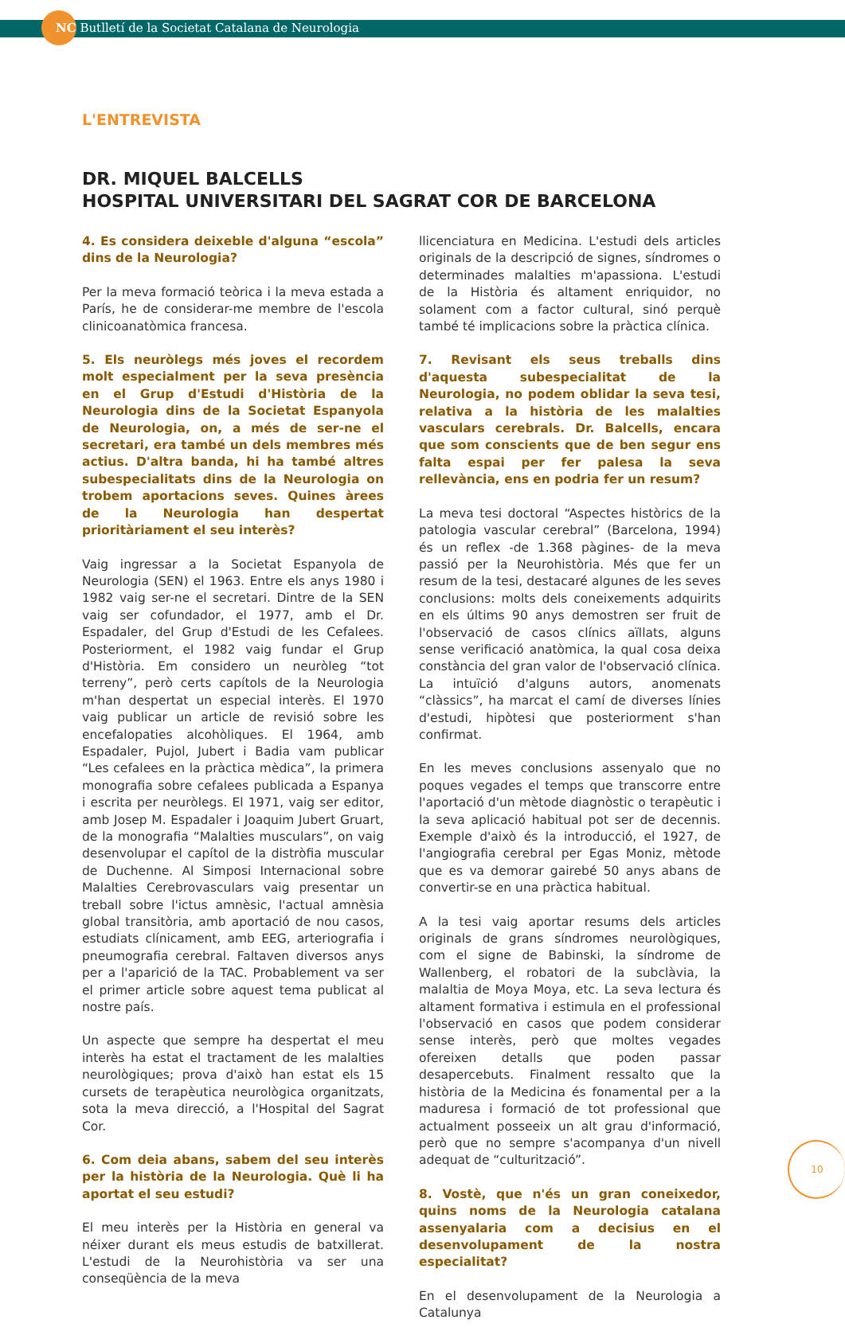NC Butlletí de la Societat Catalana de Neurologia
L'ENTREVISTA
DR. MIQUEL BALCELLS
HOSPITAL UNIVERSITARI DEL SAGRAT COR DE BARCELONA
4. Es considera deixeble d'alguna “escola” dins de la Neurologia?
Per la meva formació teòrica i la meva estada a París, he de considerar-me membre de l'escola clinicoanatòmica francesa.
5. Els neuròlegs més joves el recordem molt especialment per la seva presència en el Grup d'Estudi d'Història de la Neurologia dins de la Societat Espanyola de Neurologia, on, a més de ser-ne el secretari, era també un dels membres més actius. D'altra banda, hi ha també altres subespecialitats dins de la Neurologia on trobem aportacions seves. Quines àrees de la Neurologia han despertat prioritàriament el seu interès?
Vaig ingressar a la Societat Espanyola de Neurologia (SEN) el 1963. Entre els anys 1980 i 1982 vaig ser-ne el secretari. Dintre de la SEN vaig ser cofundador, el 1977, amb el Dr. Espadaler, del Grup d'Estudi de les Cefalees. Posteriorment, el 1982 vaig fundar el Grup d'Història. Em considero un neuròleg “tot terreny”, però certs capítols de la Neurologia m'han despertat un especial interès. El 1970 vaig publicar un article de revisió sobre les encefalopaties alcohòliques. El 1964, amb Espadaler, Pujol, Jubert i Badia vam publicar “Les cefalees en la pràctica mèdica”, la primera monografia sobre cefalees publicada a Espanya i escrita per neuròlegs. El 1971, vaig ser editor, amb Josep M. Espadaler i Joaquim Jubert Gruart, de la monografia “Malalties musculars”, on vaig desenvolupar el capítol de la distròfia muscular de Duchenne. Al Simposi Internacional sobre Malalties Cerebrovasculars vaig presentar un treball sobre l'ictus amnèsic, l'actual amnèsia global transitòria, amb aportació de nou casos, estudiats clínicament, amb EEG, arteriografia i pneumografia cerebral. Faltaven diversos anys per a l'aparició de la TAC. Probablement va ser el primer article sobre aquest tema publicat al nostre país.
Un aspecte que sempre ha despertat el meu interès ha estat el tractament de les malalties neurològiques; prova d'això han estat els 15 cursets de terapèutica neurològica organitzats, sota la meva direcció, a l'Hospital del Sagrat Cor.
6. Com deia abans, sabem del seu interès per la història de la Neurologia. Què li ha aportat el seu estudi?
El meu interès per la Història en general va néixer durant els meus estudis de batxillerat. L'estudi de la Neurohistòria va ser una conseqüència de la meva
llicenciatura en Medicina. L'estudi dels articles originals de la descripció de signes, síndromes o determinades malalties m'apassiona. L'estudi de la Història és altament enriquidor, no solament com a factor cultural, sinó perquè també té implicacions sobre la pràctica clínica.
7. Revisant els seus treballs dins d'aquesta subespecialitat de la Neurologia, no podem oblidar la seva tesi, relativa a la història de les malalties vasculars cerebrals. Dr. Balcells, encara que som conscients que de ben segur ens falta espai per fer palesa la seva rellevància, ens en podria fer un resum?
La meva tesi doctoral “Aspectes històrics de la patologia vascular cerebral” (Barcelona, 1994) és un reflex -de 1.368 pàgines- de la meva passió per la Neurohistòria. Més que fer un resum de la tesi, destacaré algunes de les seves conclusions: molts dels coneixements adquirits en els últims 90 anys demostren ser fruit de l'observació de casos clínics aïllats, alguns sense verificació anatòmica, la qual cosa deixa constància del gran valor de l'observació clínica. La intuïció d'alguns autors, anomenats “clàssics”, ha marcat el camí de diverses línies d'estudi, hipòtesi que posteriorment s'han confirmat.
En les meves conclusions assenyalo que no poques vegades el temps que transcorre entre l'aportació d'un mètode diagnòstic o terapèutic i la seva aplicació habitual pot ser de decennis. Exemple d'això és la introducció, el 1927, de l'angiografia cerebral per Egas Moniz, mètode que es va demorar gairebé 50 anys abans de convertir-se en una pràctica habitual.
A la tesi vaig aportar resums dels articles originals de grans síndromes neurològiques, com el signe de Babinski, la síndrome de Wallenberg, el robatori de la subclàvia, la malaltia de Moya Moya, etc. La seva lectura és altament formativa i estimula en el professional l'observació en casos que podem considerar sense interès, però que moltes vegades ofereixen detalls que poden passar desapercebuts. Finalment ressalto que la història de la Medicina és fonamental per a la maduresa i formació de tot professional que actualment posseeix un alt grau d'informació, però que no sempre s'acompanya d'un nivell adequat de “culturització”.
8. Vostè, que n'és un gran coneixedor, quins noms de la Neurologia catalana assenyalaria com a decisius en el desenvolupament de la nostra especialitat?
En el desenvolupament de la Neurologia a Catalunya
10